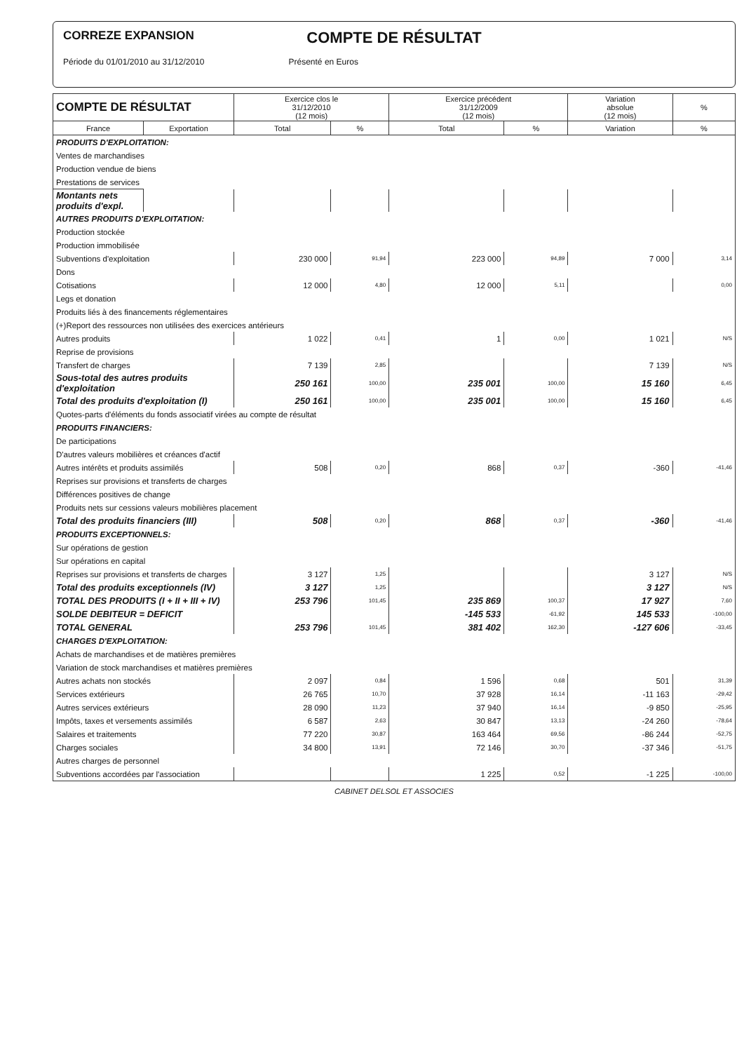CORREZE EXPANSION
COMPTE DE RÉSULTAT
Période du 01/01/2010 au 31/12/2010 Présenté en Euros
| COMPTE DE RÉSULTAT | | Exercice clos le 31/12/2010 (12 mois) | | Exercice précédent 31/12/2009 (12 mois) | | Variation absolue (12 mois) | % |
| --- | --- | --- | --- | --- | --- | --- | --- |
| France | Exportation | Total | % | Total | % | Variation | % |
| PRODUITS D'EXPLOITATION: | | | | | | | |
| Ventes de marchandises | | | | | | | |
| Production vendue de biens | | | | | | | |
| Prestations de services | | | | | | | |
| Montants nets produits d'expl. | | | | | | | |
| AUTRES PRODUITS D'EXPLOITATION: | | | | | | | |
| Production stockée | | | | | | | |
| Production immobilisée | | | | | | | |
| Subventions d'exploitation | | 230 000 | 91,94 | 223 000 | 94,89 | 7 000 | 3,14 |
| Dons | | | | | | | |
| Cotisations | | 12 000 | 4,80 | 12 000 | 5,11 | | 0,00 |
| Legs et donation | | | | | | | |
| Produits liés à des financements réglementaires | | | | | | | |
| (+)Report des ressources non utilisées des exercices antérieurs | | | | | | | |
| Autres produits | | 1 022 | 0,41 | 1 | 0,00 | 1 021 | N/S |
| Reprise de provisions | | | | | | | |
| Transfert de charges | | 7 139 | 2,85 | | | 7 139 | N/S |
| Sous-total des autres produits d'exploitation | | 250 161 | 100,00 | 235 001 | 100,00 | 15 160 | 6,45 |
| Total des produits d'exploitation (I) | | 250 161 | 100,00 | 235 001 | 100,00 | 15 160 | 6,45 |
| Quotes-parts d'éléments du fonds associatif virées au compte de résultat | | | | | | | |
| PRODUITS FINANCIERS: | | | | | | | |
| De participations | | | | | | | |
| D'autres valeurs mobilières et créances d'actif | | | | | | | |
| Autres intérêts et produits assimilés | | 508 | 0,20 | 868 | 0,37 | -360 | -41,46 |
| Reprises sur provisions et transferts de charges | | | | | | | |
| Différences positives de change | | | | | | | |
| Produits nets sur cessions valeurs mobilières placement | | | | | | | |
| Total des produits financiers (III) | | 508 | 0,20 | 868 | 0,37 | -360 | -41,46 |
| PRODUITS EXCEPTIONNELS: | | | | | | | |
| Sur opérations de gestion | | | | | | | |
| Sur opérations en capital | | | | | | | |
| Reprises sur provisions et transferts de charges | | 3 127 | 1,25 | | | 3 127 | N/S |
| Total des produits exceptionnels (IV) | | 3 127 | 1,25 | | | 3 127 | N/S |
| TOTAL DES PRODUITS (I + II + III + IV) | | 253 796 | 101,45 | 235 869 | 100,37 | 17 927 | 7,60 |
| SOLDE DEBITEUR = DEFICIT | | | | -145 533 | -61,92 | 145 533 | -100,00 |
| TOTAL GENERAL | | 253 796 | 101,45 | 381 402 | 162,30 | -127 606 | -33,45 |
| CHARGES D'EXPLOITATION: | | | | | | | |
| Achats de marchandises et de matières premières | | | | | | | |
| Variation de stock marchandises et matières premières | | | | | | | |
| Autres achats non stockés | | 2 097 | 0,84 | 1 596 | 0,68 | 501 | 31,39 |
| Services extérieurs | | 26 765 | 10,70 | 37 928 | 16,14 | -11 163 | -29,42 |
| Autres services extérieurs | | 28 090 | 11,23 | 37 940 | 16,14 | -9 850 | -25,95 |
| Impôts, taxes et versements assimilés | | 6 587 | 2,63 | 30 847 | 13,13 | -24 260 | -78,64 |
| Salaires et traitements | | 77 220 | 30,87 | 163 464 | 69,56 | -86 244 | -52,75 |
| Charges sociales | | 34 800 | 13,91 | 72 146 | 30,70 | -37 346 | -51,75 |
| Autres charges de personnel | | | | | | | |
| Subventions accordées par l'association | | | | 1 225 | 0,52 | -1 225 | -100,00 |
CABINET DELSOL ET ASSOCIES